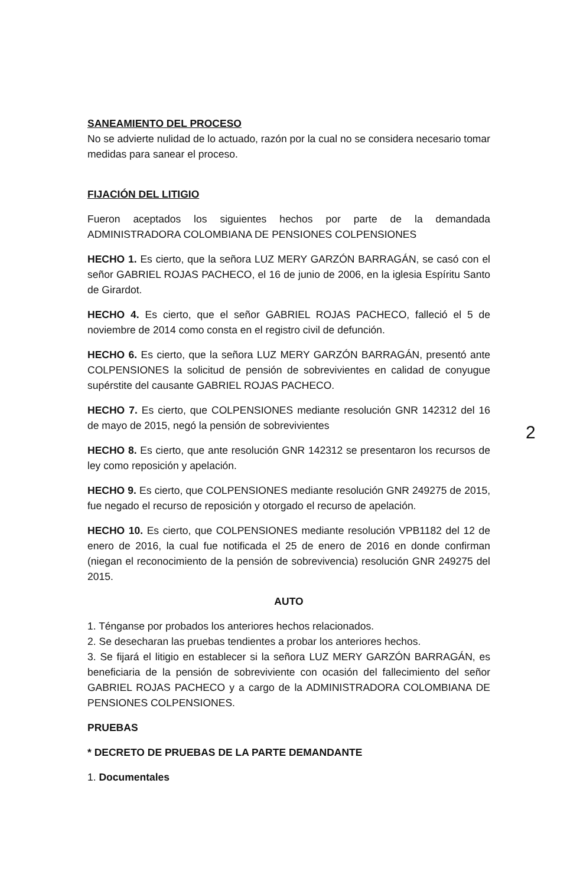SANEAMIENTO DEL PROCESO
No se advierte nulidad de lo actuado, razón por la cual no se considera necesario tomar medidas para sanear el proceso.
FIJACIÓN DEL LITIGIO
Fueron aceptados los siguientes hechos por parte de la demandada ADMINISTRADORA COLOMBIANA DE PENSIONES COLPENSIONES
HECHO 1. Es cierto, que la señora LUZ MERY GARZÓN BARRAGÁN, se casó con el señor GABRIEL ROJAS PACHECO, el 16 de junio de 2006, en la iglesia Espíritu Santo de Girardot.
HECHO 4. Es cierto, que el señor GABRIEL ROJAS PACHECO, falleció el 5 de noviembre de 2014 como consta en el registro civil de defunción.
HECHO 6. Es cierto, que la señora LUZ MERY GARZÓN BARRAGÁN, presentó ante COLPENSIONES la solicitud de pensión de sobrevivientes en calidad de conyugue supérstite del causante GABRIEL ROJAS PACHECO.
HECHO 7. Es cierto, que COLPENSIONES mediante resolución GNR 142312 del 16 de mayo de 2015, negó la pensión de sobrevivientes
HECHO 8. Es cierto, que ante resolución GNR 142312 se presentaron los recursos de ley como reposición y apelación.
HECHO 9. Es cierto, que COLPENSIONES mediante resolución GNR 249275 de 2015, fue negado el recurso de reposición y otorgado el recurso de apelación.
HECHO 10. Es cierto, que COLPENSIONES mediante resolución VPB1182 del 12 de enero de 2016, la cual fue notificada el 25 de enero de 2016 en donde confirman (niegan el reconocimiento de la pensión de sobrevivencia) resolución GNR 249275 del 2015.
AUTO
1. Ténganse por probados los anteriores hechos relacionados.
2. Se desecharan las pruebas tendientes a probar los anteriores hechos.
3. Se fijará el litigio en establecer si la señora LUZ MERY GARZÓN BARRAGÁN, es beneficiaria de la pensión de sobreviviente con ocasión del fallecimiento del señor GABRIEL ROJAS PACHECO y a cargo de la ADMINISTRADORA COLOMBIANA DE PENSIONES COLPENSIONES.
PRUEBAS
* DECRETO DE PRUEBAS DE LA PARTE DEMANDANTE
1. Documentales
2